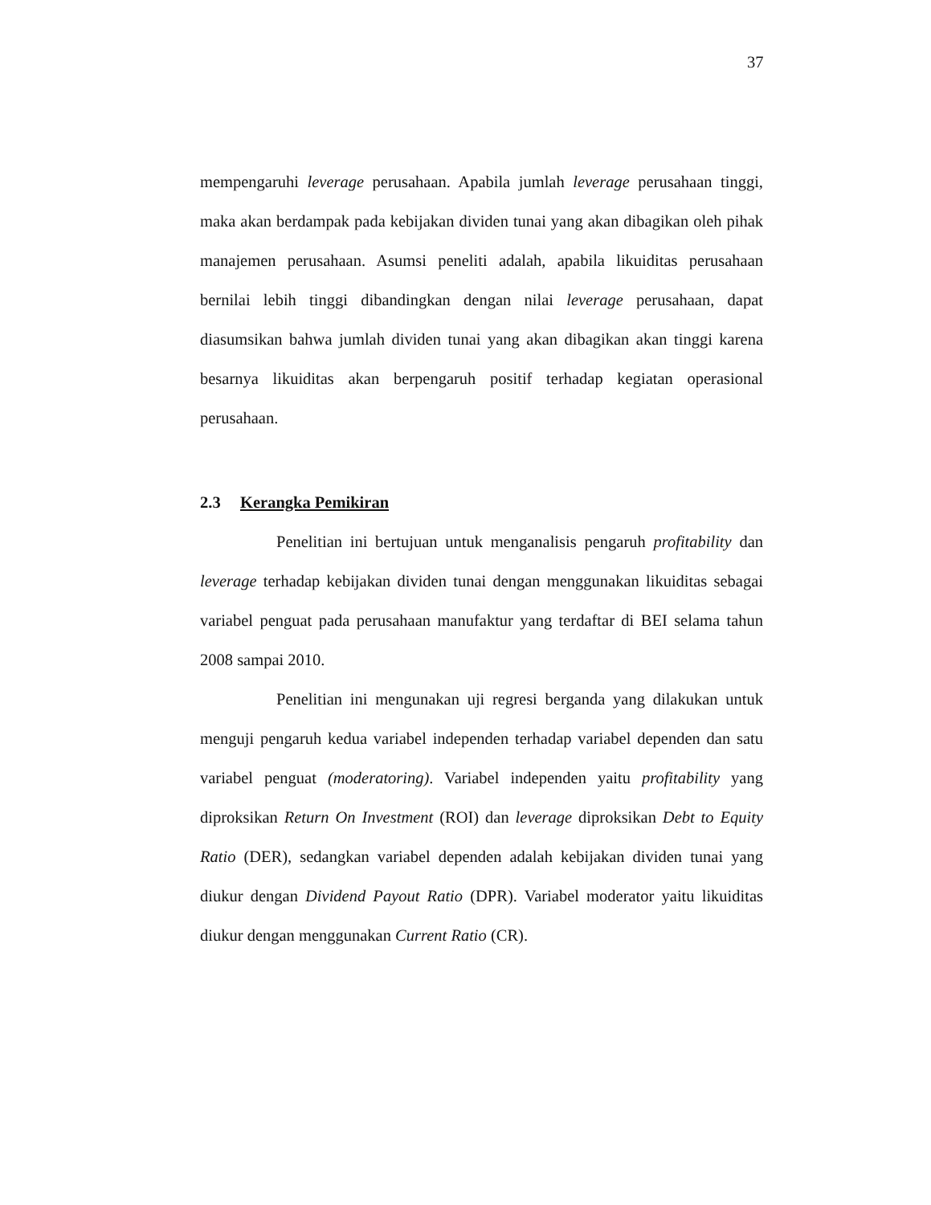37
mempengaruhi leverage perusahaan. Apabila jumlah leverage perusahaan tinggi, maka akan berdampak pada kebijakan dividen tunai yang akan dibagikan oleh pihak manajemen perusahaan. Asumsi peneliti adalah, apabila likuiditas perusahaan bernilai lebih tinggi dibandingkan dengan nilai leverage perusahaan, dapat diasumsikan bahwa jumlah dividen tunai yang akan dibagikan akan tinggi karena besarnya likuiditas akan berpengaruh positif terhadap kegiatan operasional perusahaan.
2.3 Kerangka Pemikiran
Penelitian ini bertujuan untuk menganalisis pengaruh profitability dan leverage terhadap kebijakan dividen tunai dengan menggunakan likuiditas sebagai variabel penguat pada perusahaan manufaktur yang terdaftar di BEI selama tahun 2008 sampai 2010.
Penelitian ini mengunakan uji regresi berganda yang dilakukan untuk menguji pengaruh kedua variabel independen terhadap variabel dependen dan satu variabel penguat (moderatoring). Variabel independen yaitu profitability yang diproksikan Return On Investment (ROI) dan leverage diproksikan Debt to Equity Ratio (DER), sedangkan variabel dependen adalah kebijakan dividen tunai yang diukur dengan Dividend Payout Ratio (DPR). Variabel moderator yaitu likuiditas diukur dengan menggunakan Current Ratio (CR).